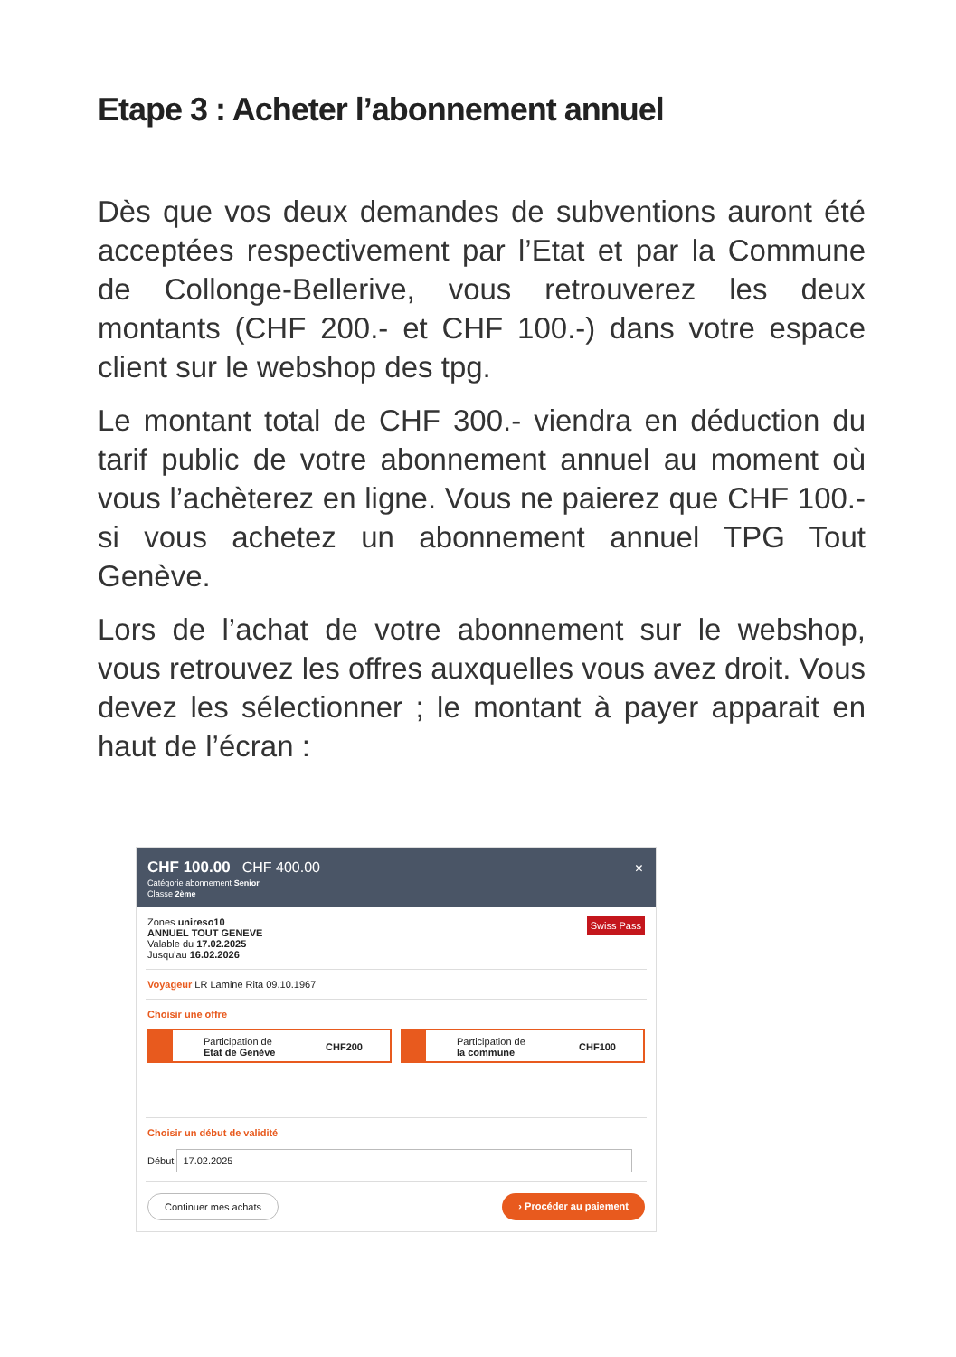Etape 3 : Acheter l’abonnement annuel
Dès que vos deux demandes de subventions auront été acceptées respectivement par l’Etat et par la Commune de Collonge-Bellerive, vous retrouverez les deux montants (CHF 200.- et CHF 100.-) dans votre espace client sur le webshop des tpg.
Le montant total de CHF 300.- viendra en déduction du tarif public de votre abonnement annuel au moment où vous l’achèterez en ligne. Vous ne paierez que CHF 100.- si vous achetez un abonnement annuel TPG Tout Genève.
Lors de l’achat de votre abonnement sur le webshop, vous retrouvez les offres auxquelles vous avez droit. Vous devez les sélectionner ; le montant à payer apparait en haut de l’écran :
CHF 100.00 CHF 400.00 ×
Catégorie abonnement Senior
Classe 2ème
Swiss Pass Zones unireso10
ANNUEL TOUT GENEVE
Valable du 17.02.2025
Jusqu'au 16.02.2026
Voyageur LR Lamine Rita 09.10.1967
Choisir une offre
Participation de
Etat de Genève CHF200
Participation de
la commune CHF100
Choisir un début de validité
Début 17.02.2025
Continuer mes achats › Procéder au paiement